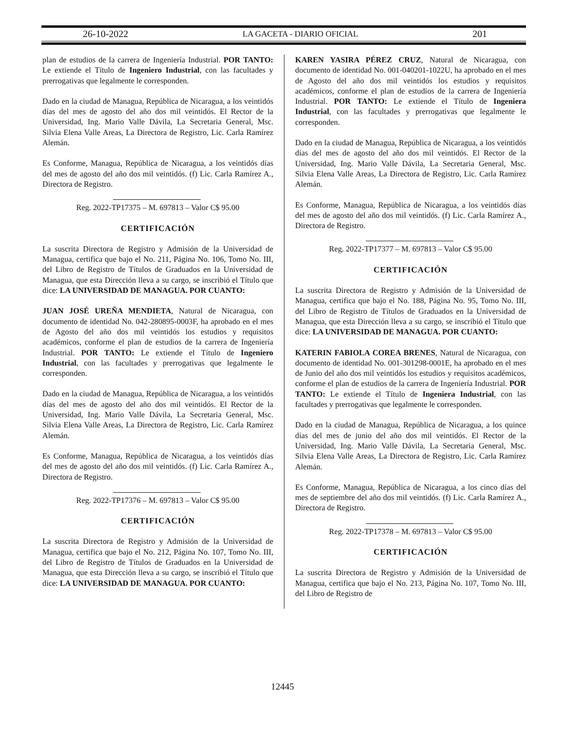26-10-2022 LA GACETA - DIARIO OFICIAL 201
plan de estudios de la carrera de Ingeniería Industrial. POR TANTO: Le extiende el Título de Ingeniero Industrial, con las facultades y prerrogativas que legalmente le corresponden.
Dado en la ciudad de Managua, República de Nicaragua, a los veintidós días del mes de agosto del año dos mil veintidós. El Rector de la Universidad, Ing. Mario Valle Dávila, La Secretaria General, Msc. Silvia Elena Valle Areas, La Directora de Registro, Lic. Carla Ramírez Alemán.
Es Conforme, Managua, República de Nicaragua, a los veintidós días del mes de agosto del año dos mil veintidós. (f) Lic. Carla Ramírez A., Directora de Registro.
Reg. 2022-TP17375 – M. 697813 – Valor C$ 95.00
CERTIFICACIÓN
La suscrita Directora de Registro y Admisión de la Universidad de Managua, certifica que bajo el No. 211, Página No. 106, Tomo No. III, del Libro de Registro de Títulos de Graduados en la Universidad de Managua, que esta Dirección lleva a su cargo, se inscribió el Título que dice: LA UNIVERSIDAD DE MANAGUA. POR CUANTO:
JUAN JOSÉ UREÑA MENDIETA, Natural de Nicaragua, con documento de identidad No. 042-280895-0003F, ha aprobado en el mes de Agosto del año dos mil veintidós los estudios y requisitos académicos, conforme el plan de estudios de la carrera de Ingeniería Industrial. POR TANTO: Le extiende el Título de Ingeniero Industrial, con las facultades y prerrogativas que legalmente le corresponden.
Dado en la ciudad de Managua, República de Nicaragua, a los veintidós días del mes de agosto del año dos mil veintidós. El Rector de la Universidad, Ing. Mario Valle Dávila, La Secretaria General, Msc. Silvia Elena Valle Areas, La Directora de Registro, Lic. Carla Ramírez Alemán.
Es Conforme, Managua, República de Nicaragua, a los veintidós días del mes de agosto del año dos mil veintidós. (f) Lic. Carla Ramírez A., Directora de Registro.
Reg. 2022-TP17376 – M. 697813 – Valor C$ 95.00
CERTIFICACIÓN
La suscrita Directora de Registro y Admisión de la Universidad de Managua, certifica que bajo el No. 212, Página No. 107, Tomo No. III, del Libro de Registro de Títulos de Graduados en la Universidad de Managua, que esta Dirección lleva a su cargo, se inscribió el Título que dice: LA UNIVERSIDAD DE MANAGUA. POR CUANTO:
KAREN YASIRA PÉREZ CRUZ, Natural de Nicaragua, con documento de identidad No. 001-040201-1022U, ha aprobado en el mes de Agosto del año dos mil veintidós los estudios y requisitos académicos, conforme el plan de estudios de la carrera de Ingeniería Industrial. POR TANTO: Le extiende el Título de Ingeniera Industrial, con las facultades y prerrogativas que legalmente le corresponden.
Dado en la ciudad de Managua, República de Nicaragua, a los veintidós días del mes de agosto del año dos mil veintidós. El Rector de la Universidad, Ing. Mario Valle Dávila, La Secretaria General, Msc. Silvia Elena Valle Areas, La Directora de Registro, Lic. Carla Ramírez Alemán.
Es Conforme, Managua, República de Nicaragua, a los veintidós días del mes de agosto del año dos mil veintidós. (f) Lic. Carla Ramírez A., Directora de Registro.
Reg. 2022-TP17377 – M. 697813 – Valor C$ 95.00
CERTIFICACIÓN
La suscrita Directora de Registro y Admisión de la Universidad de Managua, certifica que bajo el No. 188, Página No. 95, Tomo No. III, del Libro de Registro de Títulos de Graduados en la Universidad de Managua, que esta Dirección lleva a su cargo, se inscribió el Título que dice: LA UNIVERSIDAD DE MANAGUA. POR CUANTO:
KATERIN FABIOLA COREA BRENES, Natural de Nicaragua, con documento de identidad No. 001-301298-0001E, ha aprobado en el mes de Junio del año dos mil veintidós los estudios y requisitos académicos, conforme el plan de estudios de la carrera de Ingeniería Industrial. POR TANTO: Le extiende el Título de Ingeniera Industrial, con las facultades y prerrogativas que legalmente le corresponden.
Dado en la ciudad de Managua, República de Nicaragua, a los quince días del mes de junio del año dos mil veintidós. El Rector de la Universidad, Ing. Mario Valle Dávila, La Secretaria General, Msc. Silvia Elena Valle Areas, La Directora de Registro, Lic. Carla Ramírez Alemán.
Es Conforme, Managua, República de Nicaragua, a los cinco días del mes de septiembre del año dos mil veintidós. (f) Lic. Carla Ramírez A., Directora de Registro.
Reg. 2022-TP17378 – M. 697813 – Valor C$ 95.00
CERTIFICACIÓN
La suscrita Directora de Registro y Admisión de la Universidad de Managua, certifica que bajo el No. 213, Página No. 107, Tomo No. III, del Libro de Registro de
12445